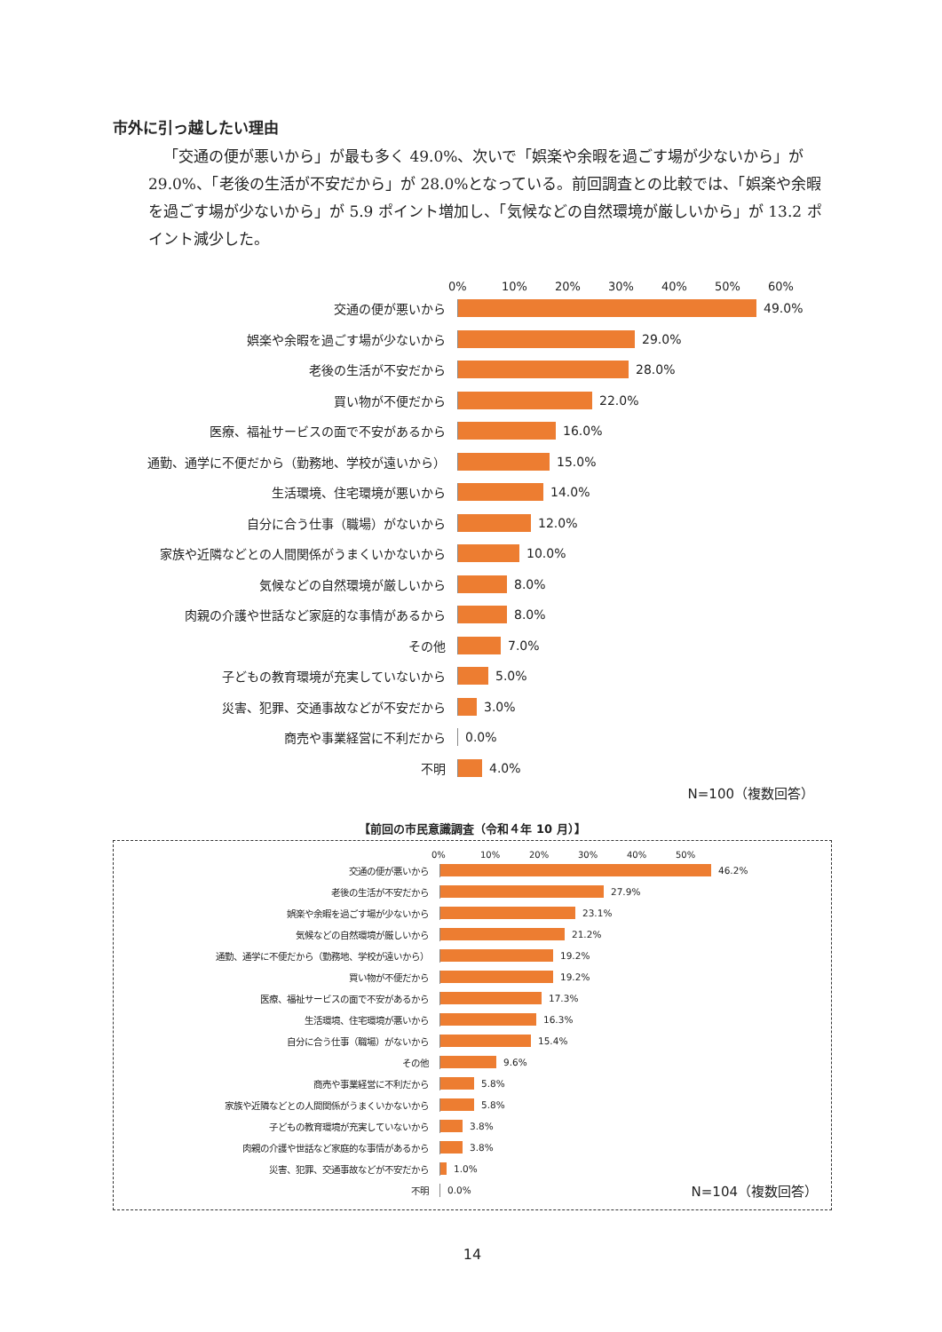市外に引っ越したい理由
「交通の便が悪いから」が最も多く 49.0%、次いで「娯楽や余暇を過ごす場が少ないから」が 29.0%、「老後の生活が不安だから」が 28.0%となっている。前回調査との比較では、「娯楽や余暇を過ごす場が少ないから」が 5.9 ポイント増加し、「気候などの自然環境が厳しいから」が 13.2 ポイント減少した。
0% 10% 20% 30% 40% 50% 60%
交通の便が悪いから 49.0%
娯楽や余暇を過ごす場が少ないから 29.0%
老後の生活が不安だから 28.0%
買い物が不便だから 22.0%
医療、福祉サービスの面で不安があるから 16.0%
通勤、通学に不便だから（勤務地、学校が遠いから） 15.0%
生活環境、住宅環境が悪いから 14.0%
自分に合う仕事（職場）がないから 12.0%
家族や近隣などとの人間関係がうまくいかないから 10.0%
気候などの自然環境が厳しいから 8.0%
肉親の介護や世話など家庭的な事情があるから 8.0%
その他 7.0%
子どもの教育環境が充実していないから 5.0%
災害、犯罪、交通事故などが不安だから 3.0%
商売や事業経営に不利だから 0.0%
不明 4.0%
N=100（複数回答）
【前回の市民意識調査（令和４年 10 月）】
0% 10% 20% 30% 40% 50%
交通の便が悪いから 46.2%
老後の生活が不安だから 27.9%
娯楽や余暇を過ごす場が少ないから 23.1%
気候などの自然環境が厳しいから 21.2%
通勤、通学に不便だから（勤務地、学校が遠いから） 19.2%
買い物が不便だから 19.2%
医療、福祉サービスの面で不安があるから 17.3%
生活環境、住宅環境が悪いから 16.3%
自分に合う仕事（職場）がないから 15.4%
その他 9.6%
商売や事業経営に不利だから 5.8%
家族や近隣などとの人間関係がうまくいかないから 5.8%
子どもの教育環境が充実していないから 3.8%
肉親の介護や世話など家庭的な事情があるから 3.8%
災害、犯罪、交通事故などが不安だから 1.0%
不明 0.0% N=104（複数回答）
14